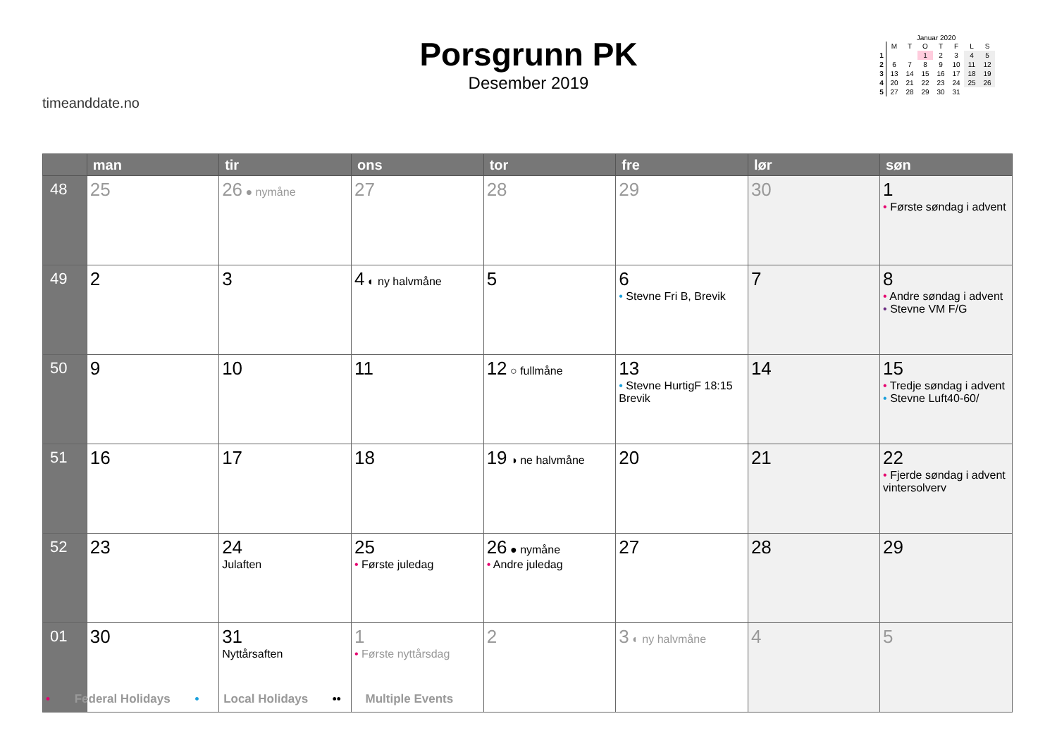timeanddate.no
Porsgrunn PK
Desember 2019
Januar 2020
| | M | T | O | T | F | L | S |
| --- | --- | --- | --- | --- | --- | --- | --- |
| 1 | | | 1 | 2 | 3 | 4 | 5 |
| 2 | 6 | 7 | 8 | 9 | 10 | 11 | 12 |
| 3 | 13 | 14 | 15 | 16 | 17 | 18 | 19 |
| 4 | 20 | 21 | 22 | 23 | 24 | 25 | 26 |
| 5 | 27 | 28 | 29 | 30 | 31 | | |
| | man | tir | ons | tor | fre | lør | søn |
| --- | --- | --- | --- | --- | --- | --- | --- |
| 48 | 25 | 26 ● nymåne | 27 | 28 | 29 | 30 | 1 • Første søndag i advent |
| 49 | 2 | 3 | 4 ◐ ny halvmåne | 5 | 6 • Stevne Fri B, Brevik | 7 | 8 • Andre søndag i advent • Stevne VM F/G |
| 50 | 9 | 10 | 11 | 12 ○ fullmåne | 13 • Stevne HurtigF 18:15 Brevik | 14 | 15 • Tredje søndag i advent • Stevne Luft40-60/ |
| 51 | 16 | 17 | 18 | 19 ◑ ne halvmåne | 20 | 21 | 22 • Fjerde søndag i advent vintersolverv |
| 52 | 23 | 24 Julaften | 25 • Første juledag | 26 ● nymåne • Andre juledag | 27 | 28 | 29 |
| 01 | 30 | 31 Nyttårsaften | 1 • Første nyttårsdag | 2 | 3 ◐ ny halvmåne | 4 | 5 |
• Federal Holidays • Local Holidays •• Multiple Events